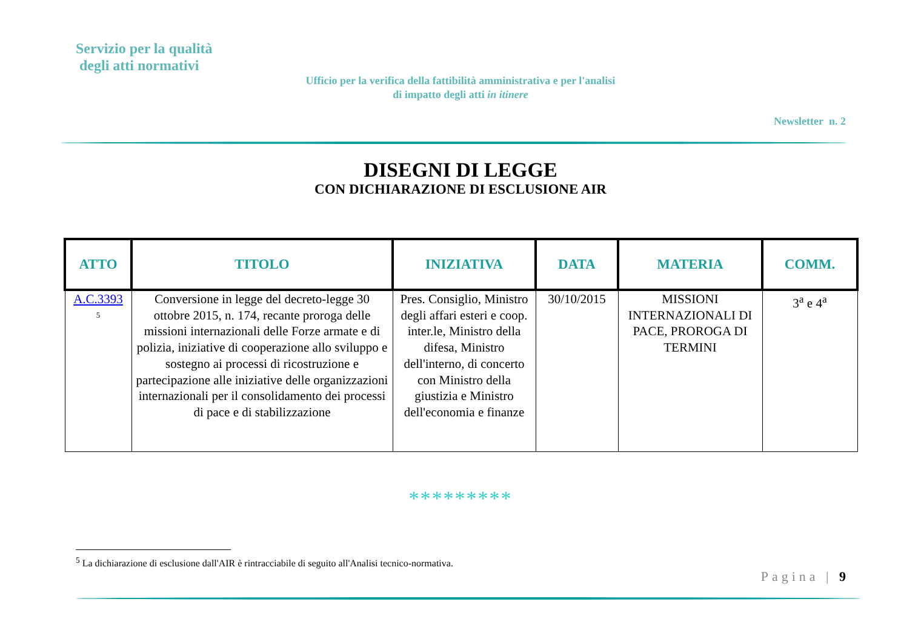Servizio per la qualità
degli atti normativi
Ufficio per la verifica della fattibilità amministrativa e per l'analisi di impatto degli atti in itinere
Newsletter n. 2
DISEGNI DI LEGGE
CON DICHIARAZIONE DI ESCLUSIONE AIR
| ATTO | TITOLO | INIZIATIVA | DATA | MATERIA | COMM. |
| --- | --- | --- | --- | --- | --- |
| A.C.3393 <sup>5</sup> | Conversione in legge del decreto-legge 30 ottobre 2015, n. 174, recante proroga delle missioni internazionali delle Forze armate e di polizia, iniziative di cooperazione allo sviluppo e sostegno ai processi di ricostruzione e partecipazione alle iniziative delle organizzazioni internazionali per il consolidamento dei processi di pace e di stabilizzazione | Pres. Consiglio, Ministro degli affari esteri e coop. inter.le, Ministro della difesa, Ministro dell'interno, di concerto con Ministro della giustizia e Ministro dell'economia e finanze | 30/10/2015 | MISSIONI INTERNAZIONALI DI PACE, PROROGA DI TERMINI | 3<sup>a</sup> e 4<sup>a</sup> |
*********
<sup>5</sup> La dichiarazione di esclusione dall'AIR è rintracciabile di seguito all'Analisi tecnico-normativa.
Pagina | 9